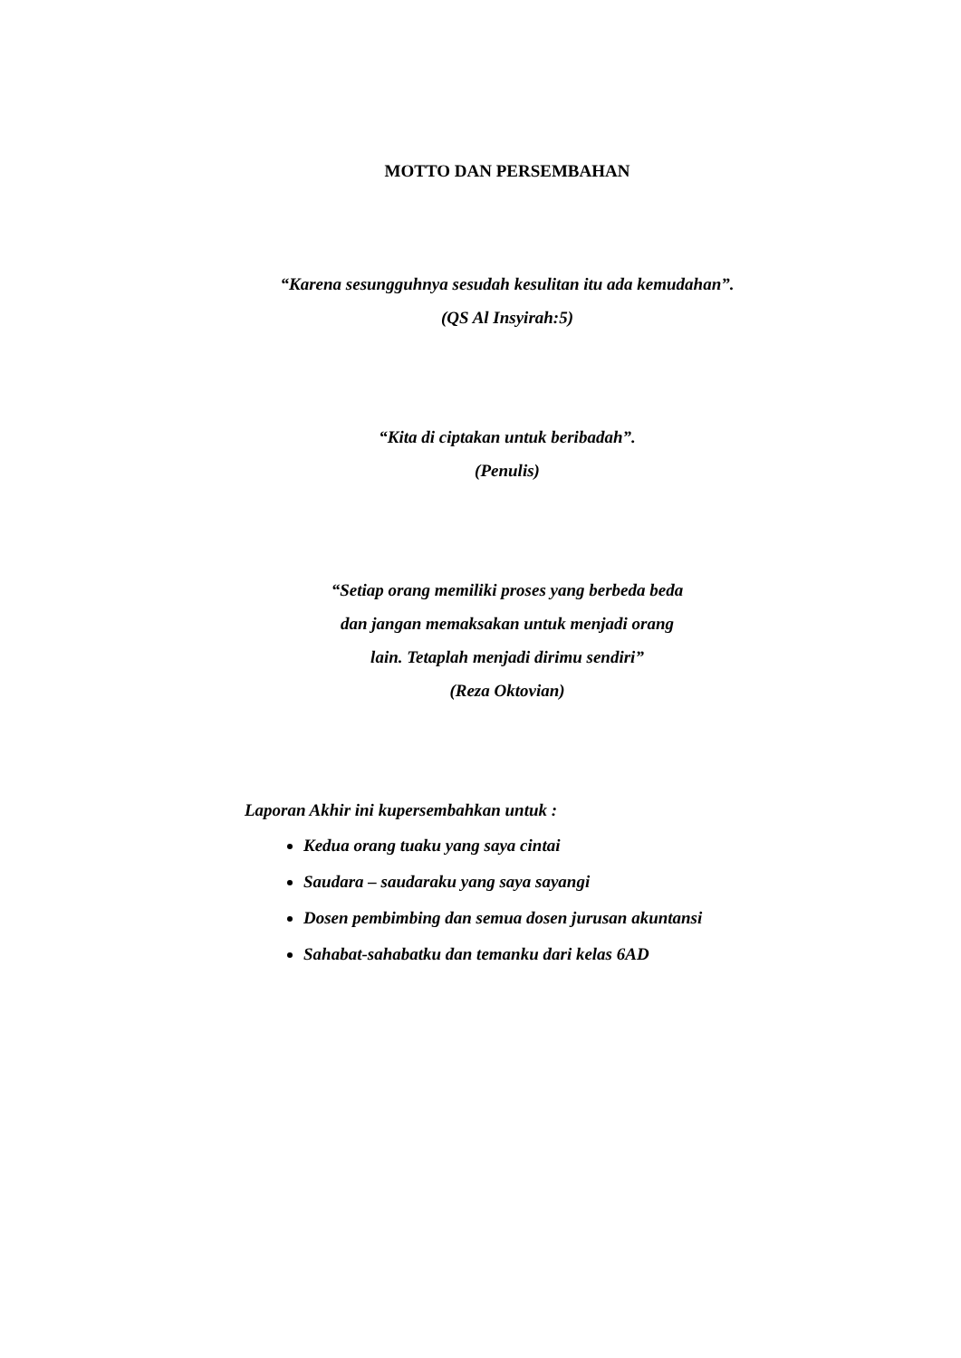MOTTO DAN PERSEMBAHAN
“Karena sesungguhnya sesudah kesulitan itu ada kemudahan”.
(QS Al Insyirah:5)
“Kita di ciptakan untuk beribadah”.
(Penulis)
“Setiap orang memiliki proses yang berbeda beda
dan jangan memaksakan untuk menjadi orang
lain. Tetaplah menjadi dirimu sendiri”
(Reza Oktovian)
Laporan Akhir ini kupersembahkan untuk :
Kedua orang tuaku yang saya cintai
Saudara – saudaraku yang saya sayangi
Dosen pembimbing dan semua dosen jurusan akuntansi
Sahabat-sahabatku dan temanku dari kelas 6AD